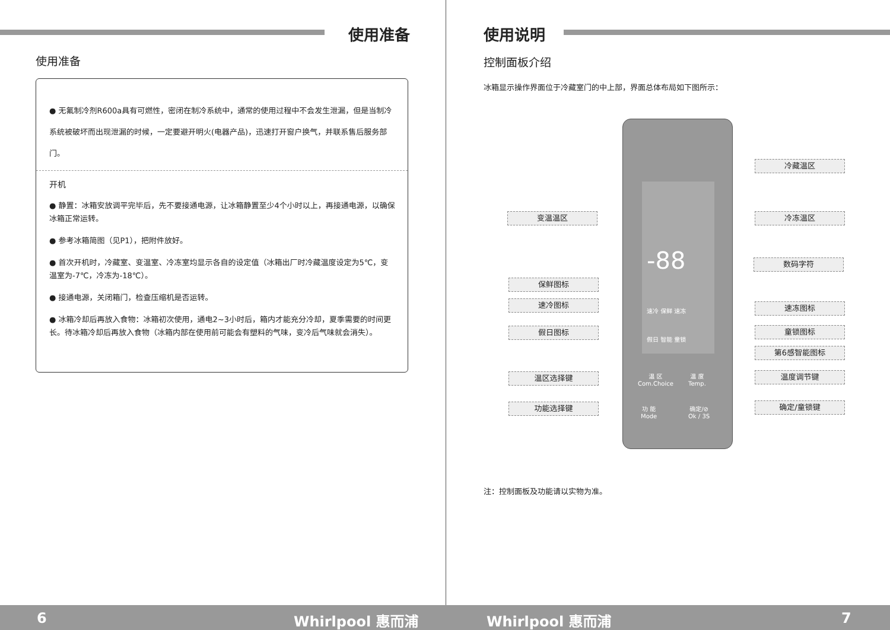使用准备
使用准备
● 无氟制冷剂R600a具有可燃性，密闭在制冷系统中，通常的使用过程中不会发生泄漏，但是当制冷系统被破坏而出现泄漏的时候，一定要避开明火(电器产品)，迅速打开窗户换气，并联系售后服务部门。
开机
● 静置：冰箱安放调平完毕后，先不要接通电源，让冰箱静置至少4个小时以上，再接通电源，以确保冰箱正常运转。
● 参考冰箱简图（见P1），把附件放好。
● 首次开机时，冷藏室、变温室、冷冻室均显示各自的设定值（冰箱出厂时冷藏温度设定为5℃，变温室为-7℃，冷冻为-18℃）。
● 接通电源，关闭箱门，检查压缩机是否运转。
● 冰箱冷却后再放入食物：冰箱初次使用，通电2~3小时后，箱内才能充分冷却，夏季需要的时间更长。待冰箱冷却后再放入食物（冰箱内部在使用前可能会有塑料的气味，变冷后气味就会消失）。
使用说明
控制面板介绍
冰箱显示操作界面位于冷藏室门的中上部，界面总体布局如下图所示：
-88
速冷 保鲜 速冻
假日 智能 童锁
温 区
Com.Choice
温 度
Temp.
功 能
Mode
确定/⊘
Ok / 3S
冷藏温区
变温温区 冷冻温区
数码字符
保鲜图标
速冷图标 速冻图标
假日图标 童锁图标
第6感智能图标
温区选择键 温度调节键
功能选择键 确定/童锁键
注：控制面板及功能请以实物为准。
6 Whirlpool 惠而浦 Whirlpool 惠而浦 7